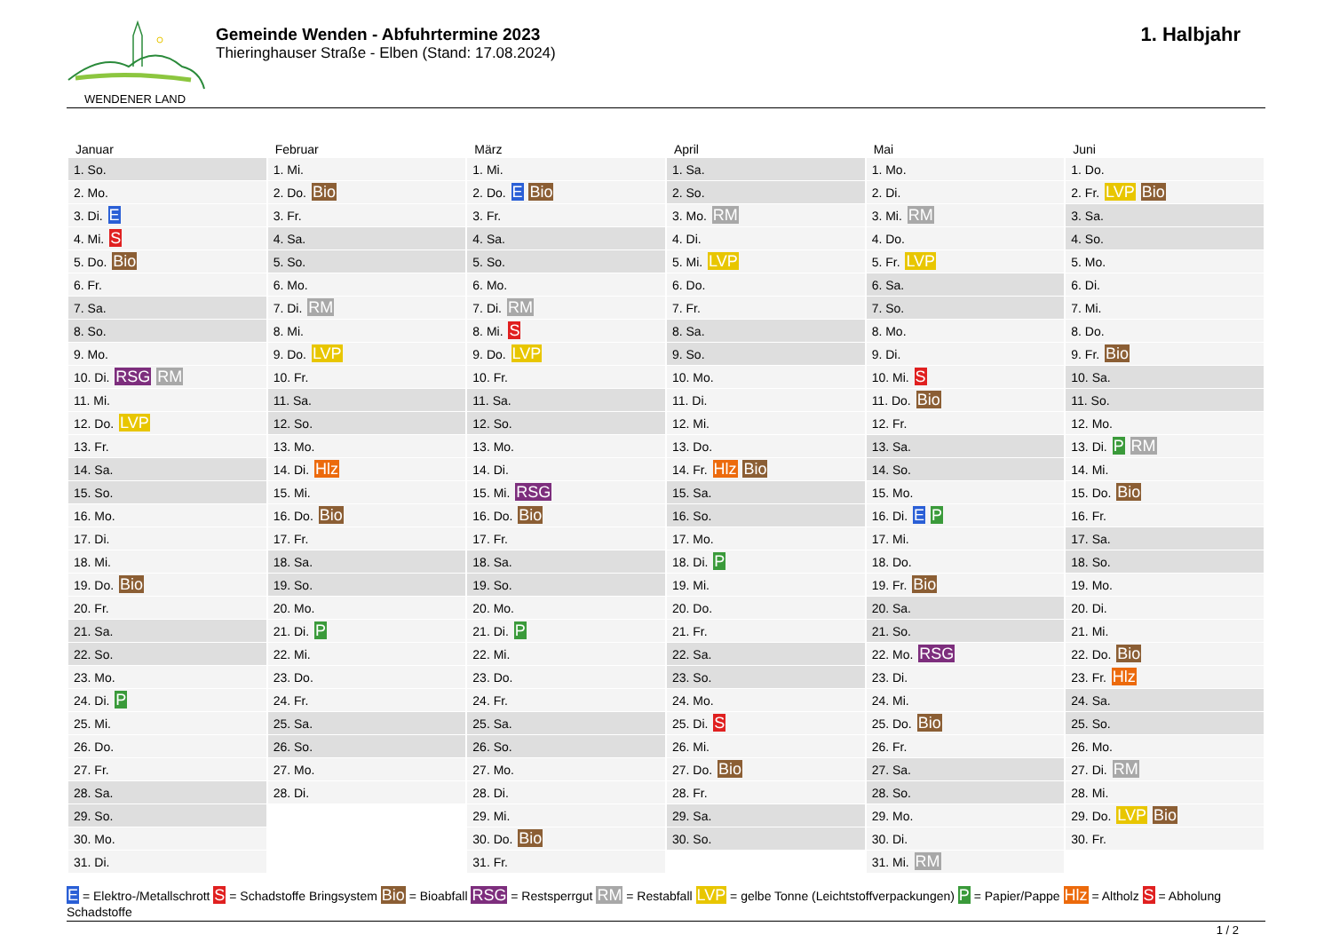WENDENER LAND
Gemeinde Wenden - Abfuhrtermine 2023
Thieringhauser Straße - Elben (Stand: 17.08.2024)
1. Halbjahr
| Januar | Februar | März | April | Mai | Juni |
| --- | --- | --- | --- | --- | --- |
| 1. So. | 1. Mi. | 1. Mi. | 1. Sa. | 1. Mo. | 1. Do. |
| 2. Mo. | 2. Do. Bio | 2. Do. E Bio | 2. So. | 2. Di. | 2. Fr. LVP Bio |
| 3. Di. E | 3. Fr. | 3. Fr. | 3. Mo. RM | 3. Mi. RM | 3. Sa. |
| 4. Mi. S | 4. Sa. | 4. Sa. | 4. Di. | 4. Do. | 4. So. |
| 5. Do. Bio | 5. So. | 5. So. | 5. Mi. LVP | 5. Fr. LVP | 5. Mo. |
| 6. Fr. | 6. Mo. | 6. Mo. | 6. Do. | 6. Sa. | 6. Di. |
| 7. Sa. | 7. Di. RM | 7. Di. RM | 7. Fr. | 7. So. | 7. Mi. |
| 8. So. | 8. Mi. | 8. Mi. S | 8. Sa. | 8. Mo. | 8. Do. |
| 9. Mo. | 9. Do. LVP | 9. Do. LVP | 9. So. | 9. Di. | 9. Fr. Bio |
| 10. Di. RSG RM | 10. Fr. | 10. Fr. | 10. Mo. | 10. Mi. S | 10. Sa. |
| 11. Mi. | 11. Sa. | 11. Sa. | 11. Di. | 11. Do. Bio | 11. So. |
| 12. Do. LVP | 12. So. | 12. So. | 12. Mi. | 12. Fr. | 12. Mo. |
| 13. Fr. | 13. Mo. | 13. Mo. | 13. Do. | 13. Sa. | 13. Di. P RM |
| 14. Sa. | 14. Di. Hlz | 14. Di. | 14. Fr. Hlz Bio | 14. So. | 14. Mi. |
| 15. So. | 15. Mi. | 15. Mi. RSG | 15. Sa. | 15. Mo. | 15. Do. Bio |
| 16. Mo. | 16. Do. Bio | 16. Do. Bio | 16. So. | 16. Di. E P | 16. Fr. |
| 17. Di. | 17. Fr. | 17. Fr. | 17. Mo. | 17. Mi. | 17. Sa. |
| 18. Mi. | 18. Sa. | 18. Sa. | 18. Di. P | 18. Do. | 18. So. |
| 19. Do. Bio | 19. So. | 19. So. | 19. Mi. | 19. Fr. Bio | 19. Mo. |
| 20. Fr. | 20. Mo. | 20. Mo. | 20. Do. | 20. Sa. | 20. Di. |
| 21. Sa. | 21. Di. P | 21. Di. P | 21. Fr. | 21. So. | 21. Mi. |
| 22. So. | 22. Mi. | 22. Mi. | 22. Sa. | 22. Mo. RSG | 22. Do. Bio |
| 23. Mo. | 23. Do. | 23. Do. | 23. So. | 23. Di. | 23. Fr. Hlz |
| 24. Di. P | 24. Fr. | 24. Fr. | 24. Mo. | 24. Mi. | 24. Sa. |
| 25. Mi. | 25. Sa. | 25. Sa. | 25. Di. S | 25. Do. Bio | 25. So. |
| 26. Do. | 26. So. | 26. So. | 26. Mi. | 26. Fr. | 26. Mo. |
| 27. Fr. | 27. Mo. | 27. Mo. | 27. Do. Bio | 27. Sa. | 27. Di. RM |
| 28. Sa. | 28. Di. | 28. Di. | 28. Fr. | 28. So. | 28. Mi. |
| 29. So. | | 29. Mi. | 29. Sa. | 29. Mo. | 29. Do. LVP Bio |
| 30. Mo. | | 30. Do. Bio | 30. So. | 30. Di. | 30. Fr. |
| 31. Di. | | 31. Fr. | | 31. Mi. RM | |
E = Elektro-/Metallschrott S = Schadstoffe Bringsystem Bio = Bioabfall RSG = Restsperrgut RM = Restabfall LVP = gelbe Tonne (Leichtstoffverpackungen) P = Papier/Pappe Hlz = Altholz S = Abholung Schadstoffe
1 / 2